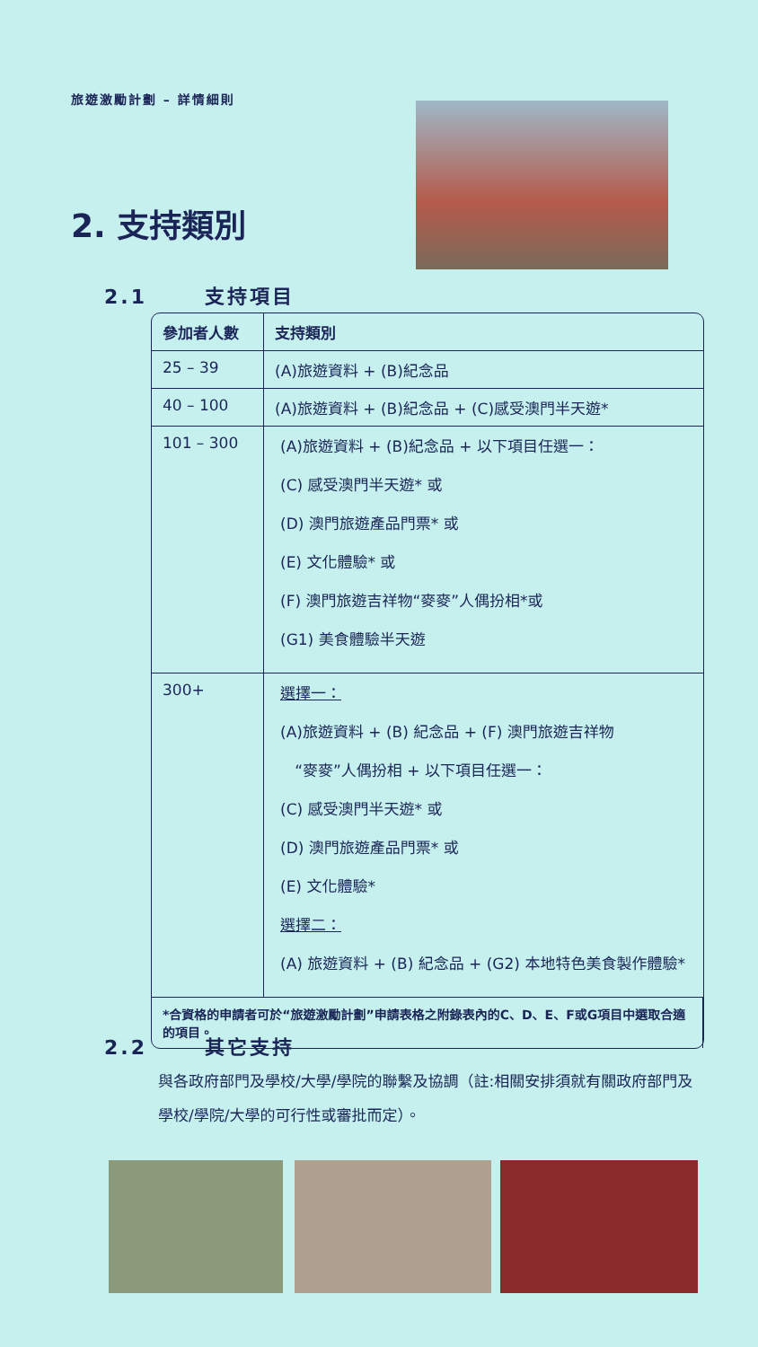旅遊激勵計劃 – 詳情細則
2. 支持類別
2.1 支持項目
| 參加者人數 | 支持類別 |
| --- | --- |
| 25 – 39 | (A)旅遊資料 + (B)紀念品 |
| 40 – 100 | (A)旅遊資料 + (B)紀念品 + (C)感受澳門半天遊* |
| 101 – 300 | (A)旅遊資料 + (B)紀念品 + 以下項目任選一： (C) 感受澳門半天遊* 或 (D) 澳門旅遊產品門票* 或 (E) 文化體驗* 或 (F) 澳門旅遊吉祥物“麥麥”人偶扮相*或 (G1) 美食體驗半天遊 |
| 300+ | 選擇一： (A)旅遊資料 + (B) 紀念品 + (F) 澳門旅遊吉祥物 “麥麥”人偶扮相 + 以下項目任選一： (C) 感受澳門半天遊* 或 (D) 澳門旅遊產品門票* 或 (E) 文化體驗* 選擇二： (A) 旅遊資料 + (B) 紀念品 + (G2) 本地特色美食製作體驗* |
| *合資格的申請者可於“旅遊激勵計劃”申請表格之附錄表內的C、D、E、F或G項目中選取合適的項目。 | |
2.2 其它支持
與各政府部門及學校/大學/學院的聯繫及協調（註:相關安排須就有關政府部門及學校/學院/大學的可行性或審批而定）。